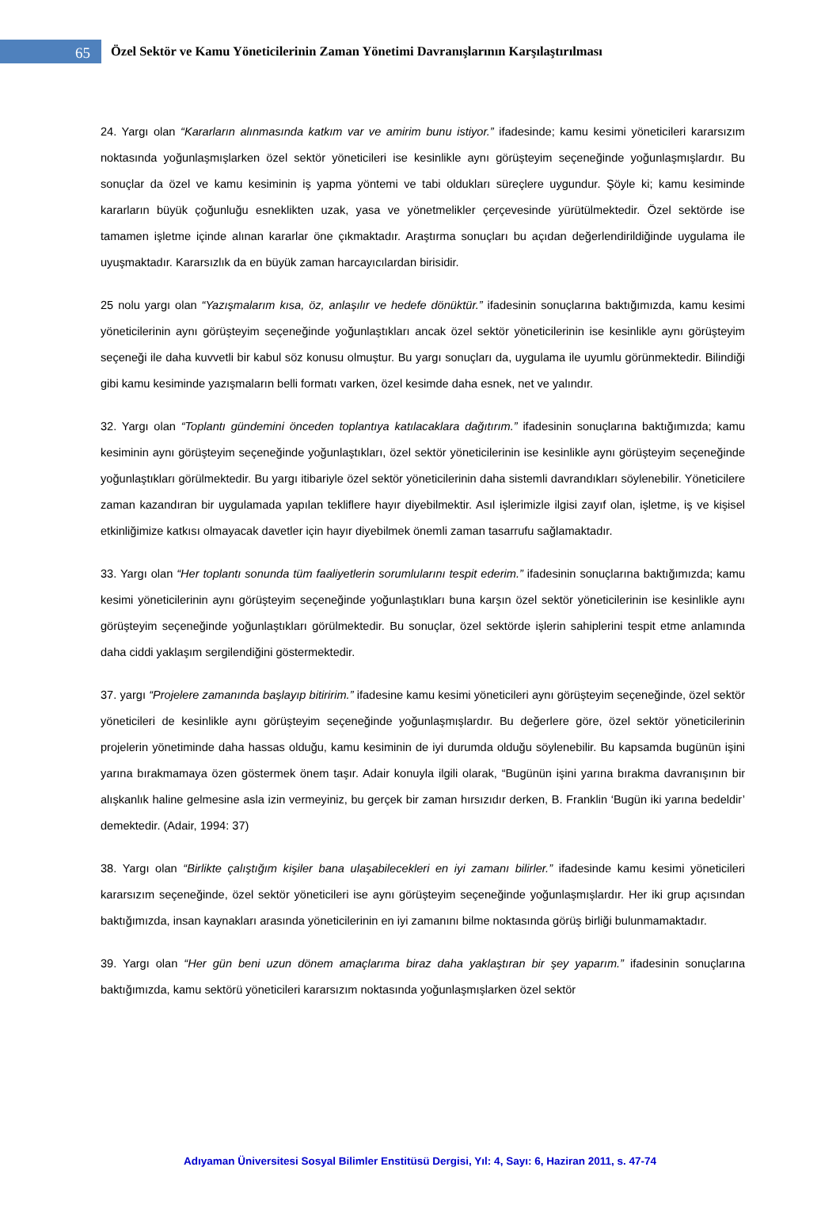65
Özel Sektör ve Kamu Yöneticilerinin Zaman Yönetimi Davranışlarının Karşılaştırılması
24. Yargı olan “Kararların alınmasında katkım var ve amirim bunu istiyor.” ifadesinde; kamu kesimi yöneticileri kararsızım noktasında yoğunlaşmışlarken özel sektör yöneticileri ise kesinlikle aynı görüşteyim seçeneğinde yoğunlaşmışlardır. Bu sonuçlar da özel ve kamu kesiminin iş yapma yöntemi ve tabi oldukları süreçlere uygundur. Şöyle ki; kamu kesiminde kararların büyük çoğunluğu esneklikten uzak, yasa ve yönetmelikler çerçevesinde yürütülmektedir. Özel sektörde ise tamamen işletme içinde alınan kararlar öne çıkmaktadır. Araştırma sonuçları bu açıdan değerlendirildiğinde uygulama ile uyuşmaktadır. Kararsızlık da en büyük zaman harcayıcılardan birisidir.
25 nolu yargı olan “Yazışmalarım kısa, öz, anlaşılır ve hedefe dönüktür.” ifadesinin sonuçlarına baktığımızda, kamu kesimi yöneticilerinin aynı görüşteyim seçeneğinde yoğunlaştıkları ancak özel sektör yöneticilerinin ise kesinlikle aynı görüşteyim seçeneği ile daha kuvvetli bir kabul söz konusu olmuştur. Bu yargı sonuçları da, uygulama ile uyumlu görünmektedir. Bilindiği gibi kamu kesiminde yazışmaların belli formatı varken, özel kesimde daha esnek, net ve yalındır.
32. Yargı olan “Toplantı gündemini önceden toplantıya katılacaklara dağıtırım.” ifadesinin sonuçlarına baktığımızda; kamu kesiminin aynı görüşteyim seçeneğinde yoğunlaştıkları, özel sektör yöneticilerinin ise kesinlikle aynı görüşteyim seçeneğinde yoğunlaştıkları görülmektedir. Bu yargı itibariyle özel sektör yöneticilerinin daha sistemli davrandıkları söylenebilir. Yöneticilere zaman kazandıran bir uygulamada yapılan tekliflere hayır diyebilmektir. Asıl işlerimizle ilgisi zayıf olan, işletme, iş ve kişisel etkinliğimize katkısı olmayacak davetler için hayır diyebilmek önemli zaman tasarrufu sağlamaktadır.
33. Yargı olan “Her toplantı sonunda tüm faaliyetlerin sorumlularını tespit ederim.” ifadesinin sonuçlarına baktığımızda; kamu kesimi yöneticilerinin aynı görüşteyim seçeneğinde yoğunlaştıkları buna karşın özel sektör yöneticilerinin ise kesinlikle aynı görüşteyim seçeneğinde yoğunlaştıkları görülmektedir. Bu sonuçlar, özel sektörde işlerin sahiplerini tespit etme anlamında daha ciddi yaklaşım sergilendiğini göstermektedir.
37. yargı “Projelere zamanında başlayıp bitiririm.” ifadesine kamu kesimi yöneticileri aynı görüşteyim seçeneğinde, özel sektör yöneticileri de kesinlikle aynı görüşteyim seçeneğinde yoğunlaşmışlardır. Bu değerlere göre, özel sektör yöneticilerinin projelerin yönetiminde daha hassas olduğu, kamu kesiminin de iyi durumda olduğu söylenebilir. Bu kapsamda bugünün işini yarına bırakmamaya özen göstermek önem taşır. Adair konuyla ilgili olarak, “Bugünün işini yarına bırakma davranışının bir alışkanlık haline gelmesine asla izin vermeyiniz, bu gerçek bir zaman hırsızıdır derken, B. Franklin ‘Bugün iki yarına bedeldir’ demektedir. (Adair, 1994: 37)
38. Yargı olan “Birlikte çalıştığım kişiler bana ulaşabilecekleri en iyi zamanı bilirler.” ifadesinde kamu kesimi yöneticileri kararsızım seçeneğinde, özel sektör yöneticileri ise aynı görüşteyim seçeneğinde yoğunlaşmışlardır. Her iki grup açısından baktığımızda, insan kaynakları arasında yöneticilerinin en iyi zamanını bilme noktasında görüş birliği bulunmamaktadır.
39. Yargı olan “Her gün beni uzun dönem amaçlarıma biraz daha yaklaştıran bir şey yaparım.” ifadesinin sonuçlarına baktığımızda, kamu sektörü yöneticileri kararsızım noktasında yoğunlaşmışlarken özel sektör
Adıyaman Üniversitesi Sosyal Bilimler Enstitüsü Dergisi, Yıl: 4, Sayı: 6, Haziran 2011, s. 47-74